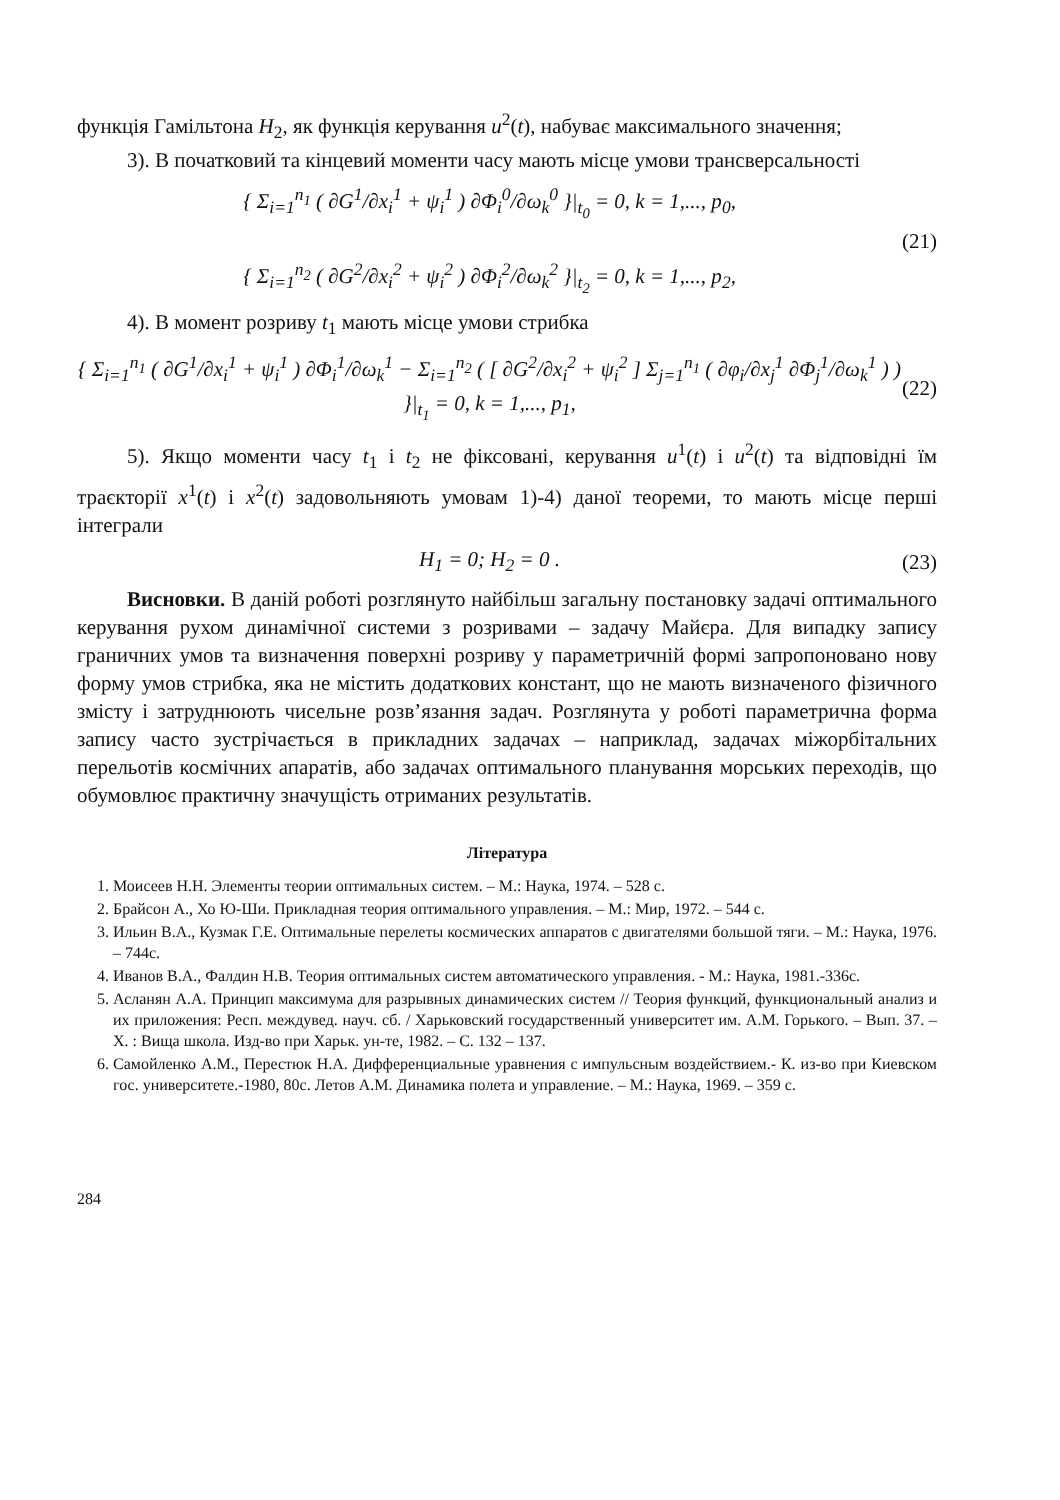функція Гамільтона H<sub>2</sub>, як функція керування u<sup>2</sup>(t), набуває максимального значення;
3). В початковий та кінцевий моменти часу мають місце умови трансверсальності
{ Σ<sub>i=1</sub><sup>n<sub>1</sub></sup> ( ∂G<sup>1</sup>/∂x<sub>i</sub><sup>1</sup> + ψ<sub>i</sub><sup>1</sup> ) ∂Φ<sub>i</sub><sup>0</sup>/∂ω<sub>k</sub><sup>0</sup> }|<sub>t<sub>0</sub></sub> = 0, k = 1,..., p<sub>0</sub>,
{ Σ<sub>i=1</sub><sup>n<sub>2</sub></sup> ( ∂G<sup>2</sup>/∂x<sub>i</sub><sup>2</sup> + ψ<sub>i</sub><sup>2</sup> ) ∂Φ<sub>i</sub><sup>2</sup>/∂ω<sub>k</sub><sup>2</sup> }|<sub>t<sub>2</sub></sub> = 0, k = 1,..., p<sub>2</sub>, (21)
4). В момент розриву t<sub>1</sub> мають місце умови стрибка
{ Σ<sub>i=1</sub><sup>n<sub>1</sub></sup> ( ∂G<sup>1</sup>/∂x<sub>i</sub><sup>1</sup> + ψ<sub>i</sub><sup>1</sup> ) ∂Φ<sub>i</sub><sup>1</sup>/∂ω<sub>k</sub><sup>1</sup> − Σ<sub>i=1</sub><sup>n<sub>2</sub></sup> ( [ ∂G<sup>2</sup>/∂x<sub>i</sub><sup>2</sup> + ψ<sub>i</sub><sup>2</sup> ] Σ<sub>j=1</sub><sup>n<sub>1</sub></sup> ( ∂φ<sub>i</sub>/∂x<sub>j</sub><sup>1</sup> ∂Φ<sub>j</sub><sup>1</sup>/∂ω<sub>k</sub><sup>1</sup> ) ) }|<sub>t<sub>1</sub></sub> = 0, k = 1,..., p<sub>1</sub>, (22)
5). Якщо моменти часу t<sub>1</sub> і t<sub>2</sub> не фіксовані, керування u<sup>1</sup>(t) і u<sup>2</sup>(t) та відповідні їм траєкторії x<sup>1</sup>(t) і x<sup>2</sup>(t) задовольняють умовам 1)-4) даної теореми, то мають місце перші інтеграли
H<sub>1</sub> = 0; H<sub>2</sub> = 0 . (23)
Висновки. В даній роботі розглянуто найбільш загальну постановку задачі оптимального керування рухом динамічної системи з розривами – задачу Майєра. Для випадку запису граничних умов та визначення поверхні розриву у параметричній формі запропоновано нову форму умов стрибка, яка не містить додаткових констант, що не мають визначеного фізичного змісту і затруднюють чисельне розв’язання задач. Розглянута у роботі параметрична форма запису часто зустрічається в прикладних задачах – наприклад, задачах міжорбітальних перельотів космічних апаратів, або задачах оптимального планування морських переходів, що обумовлює практичну значущість отриманих результатів.
Література
1. Моисеев Н.Н. Элементы теории оптимальных систем. – М.: Наука, 1974. – 528 с.
2. Брайсон А., Хо Ю-Ши. Прикладная теория оптимального управления. – М.: Мир, 1972. – 544 с.
3. Ильин В.А., Кузмак Г.Е. Оптимальные перелеты космических аппаратов с двигателями большой тяги. – М.: Наука, 1976. – 744с.
4. Иванов В.А., Фалдин Н.В. Теория оптимальных систем автоматического управления. - М.: Наука, 1981.-336с.
5. Асланян А.А. Принцип максимума для разрывных динамических систем // Теория функций, функциональный анализ и их приложения: Респ. междувед. науч. сб. / Харьковский государственный университет им. А.М. Горького. – Вып. 37. – Х. : Вища школа. Изд-во при Харьк. ун-те, 1982. – С. 132 – 137.
6. Самойленко А.М., Перестюк Н.А. Дифференциальные уравнения с импульсным воздействием.- К. из-во при Киевском гос. университете.-1980, 80с. Летов А.М. Динамика полета и управление. – М.: Наука, 1969. – 359 с.
284